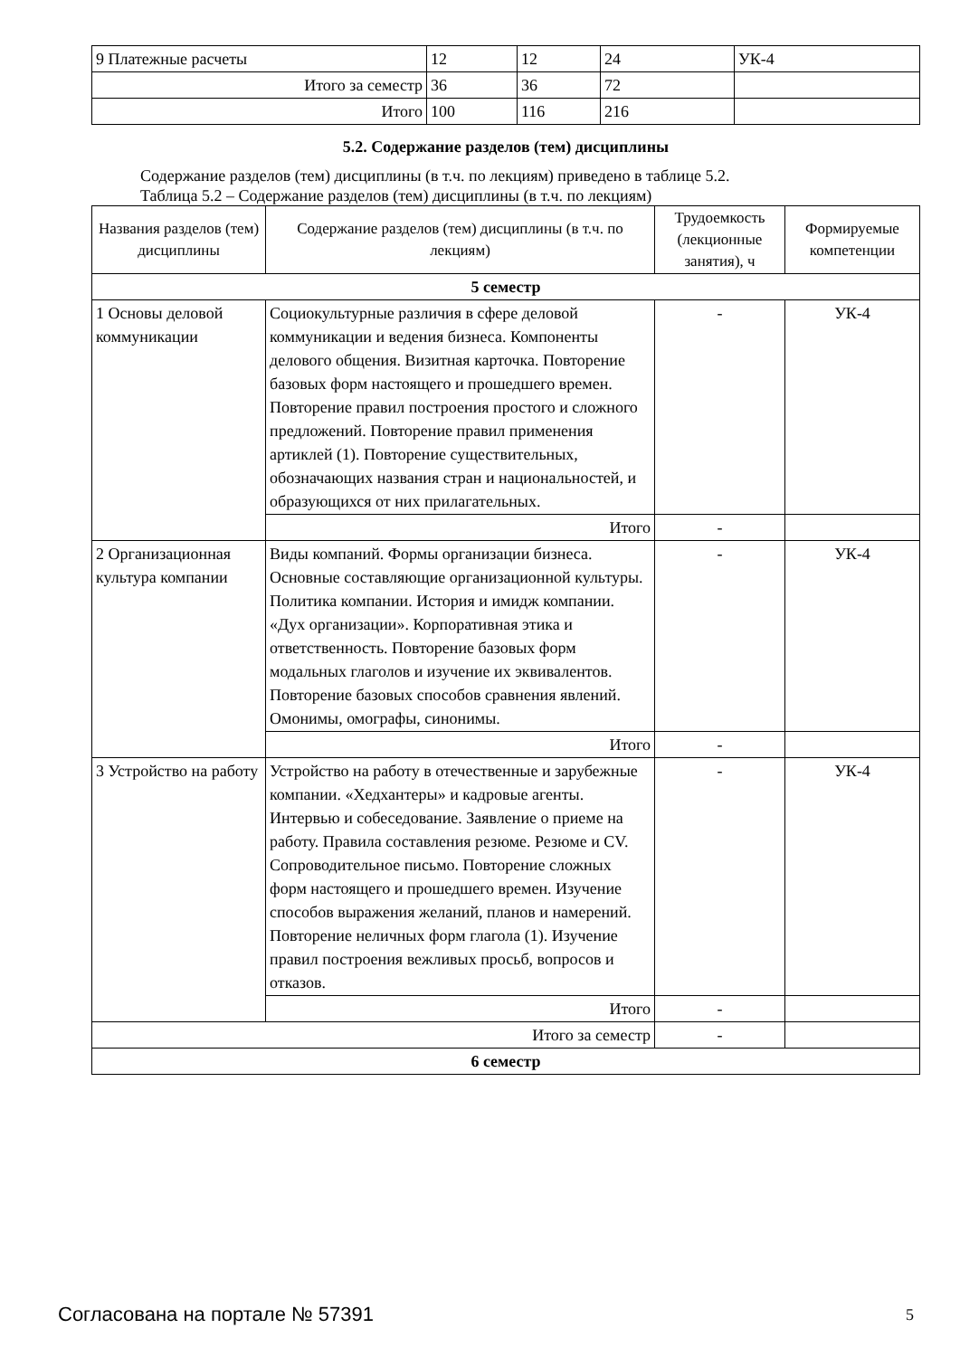| 9 Платежные расчеты | 12 | 12 | 24 | УК-4 |
| Итого за семестр | 36 | 36 | 72 | |
| Итого | 100 | 116 | 216 | |
5.2. Содержание разделов (тем) дисциплины
Содержание разделов (тем) дисциплины (в т.ч. по лекциям) приведено в таблице 5.2.
Таблица 5.2 – Содержание разделов (тем) дисциплины (в т.ч. по лекциям)
| Названия разделов (тем) дисциплины | Содержание разделов (тем) дисциплины (в т.ч. по лекциям) | Трудоемкость (лекционные занятия), ч | Формируемые компетенции |
| --- | --- | --- | --- |
| 5 семестр | | | |
| 1 Основы деловой коммуникации | Социокультурные различия в сфере деловой коммуникации и ведения бизнеса. Компоненты делового общения. Визитная карточка. Повторение базовых форм настоящего и прошедшего времен. Повторение правил построения простого и сложного предложений. Повторение правил применения артиклей (1). Повторение существительных, обозначающих названия стран и национальностей, и образующихся от них прилагательных. | - | УК-4 |
| | Итого | - | |
| 2 Организационная культура компании | Виды компаний. Формы организации бизнеса. Основные составляющие организационной культуры. Политика компании. История и имидж компании. «Дух организации». Корпоративная этика и ответственность. Повторение базовых форм модальных глаголов и изучение их эквивалентов. Повторение базовых способов сравнения явлений. Омонимы, омографы, синонимы. | - | УК-4 |
| | Итого | - | |
| 3 Устройство на работу | Устройство на работу в отечественные и зарубежные компании. «Хедхантеры» и кадровые агенты. Интервью и собеседование. Заявление о приеме на работу. Правила составления резюме. Резюме и CV. Сопроводительное письмо. Повторение сложных форм настоящего и прошедшего времен. Изучение способов выражения желаний, планов и намерений. Повторение неличных форм глагола (1). Изучение правил построения вежливых просьб, вопросов и отказов. | - | УК-4 |
| | Итого | - | |
| Итого за семестр | | - | |
| 6 семестр | | | |
Согласована на портале № 57391 5